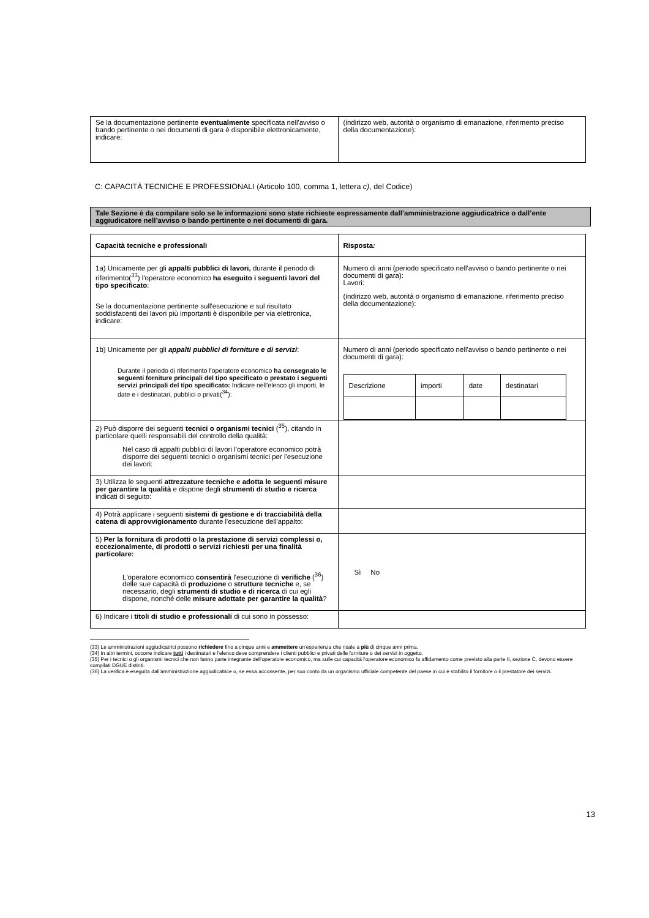| Se la documentazione pertinente eventualmente specificata nell'avviso o bando pertinente o nei documenti di gara è disponibile elettronicamente, indicare: | (indirizzo web, autorità o organismo di emanazione, riferimento preciso della documentazione): |
C: CAPACITÀ TECNICHE E PROFESSIONALI (Articolo 100, comma 1, lettera c), del Codice)
Tale Sezione è da compilare solo se le informazioni sono state richieste espressamente dall’amministrazione aggiudicatrice o dall’ente aggiudicatore nell’avviso o bando pertinente o nei documenti di gara.
| Capacità tecniche e professionali | Risposta : |
| 1a) Unicamente per gli appalti pubblici di lavori, durante il periodo di riferimento(<sup>33</sup>) l'operatore economico ha eseguito i seguenti lavori del tipo specificato : Se la documentazione pertinente sull'esecuzione e sul risultato soddisfacenti dei lavori più importanti è disponibile per via elettronica, indicare: | Numero di anni (periodo specificato nell'avviso o bando pertinente o nei documenti di gara): Lavori: (indirizzo web, autorità o organismo di emanazione, riferimento preciso della documentazione): |
| 1b) Unicamente per gli appalti pubblici di forniture e di servizi : Durante il periodo di riferimento l'operatore economico ha consegnato le seguenti forniture principali del tipo specificato o prestato i seguenti servizi principali del tipo specificato: Indicare nell'elenco gli importi, le date e i destinatari, pubblici o privati(<sup>34</sup>): | Numero di anni (periodo specificato nell'avviso o bando pertinente o nei documenti di gara): / Descrizione / importi / date / destinatari / |
| 2) Può disporre dei seguenti tecnici o organismi tecnici (<sup>35</sup>), citando in particolare quelli responsabili del controllo della qualità: Nel caso di appalti pubblici di lavori l'operatore economico potrà disporre dei seguenti tecnici o organismi tecnici per l'esecuzione dei lavori: | |
| 3) Utilizza le seguenti attrezzature tecniche e adotta le seguenti misure per garantire la qualità e dispone degli strumenti di studio e ricerca indicati di seguito: | |
| 4) Potrà applicare i seguenti sistemi di gestione e di tracciabilità della catena di approvvigionamento durante l'esecuzione dell'appalto: | |
| 5) Per la fornitura di prodotti o la prestazione di servizi complessi o, eccezionalmente, di prodotti o servizi richiesti per una finalità particolare: L'operatore economico consentirà l'esecuzione di verifiche (<sup>36</sup>) delle sue capacità di produzione o strutture tecniche e, se necessario, degli strumenti di studio e di ricerca di cui egli dispone, nonché delle misure adottate per garantire la qualità ? | Sì No |
| 6) Indicare i titoli di studio e professionali di cui sono in possesso: | |
(33) Le amministrazioni aggiudicatrici possono richiedere fino a cinque anni e ammettere un'esperienza che risale a più di cinque anni prima.
(34) In altri termini, occorre indicare tutti i destinatari e l'elenco deve comprendere i clienti pubblici e privati delle forniture o dei servizi in oggetto.
(35) Per i tecnici o gli organismi tecnici che non fanno parte integrante dell'operatore economico, ma sulle cui capacità l'operatore economico fa affidamento come previsto alla parte II, sezione C, devono essere compilati DGUE distinti.
(36) La verifica è eseguita dall'amministrazione aggiudicatrice o, se essa acconsente, per suo conto da un organismo ufficiale competente del paese in cui è stabilito il fornitore o il prestatore dei servizi.
13